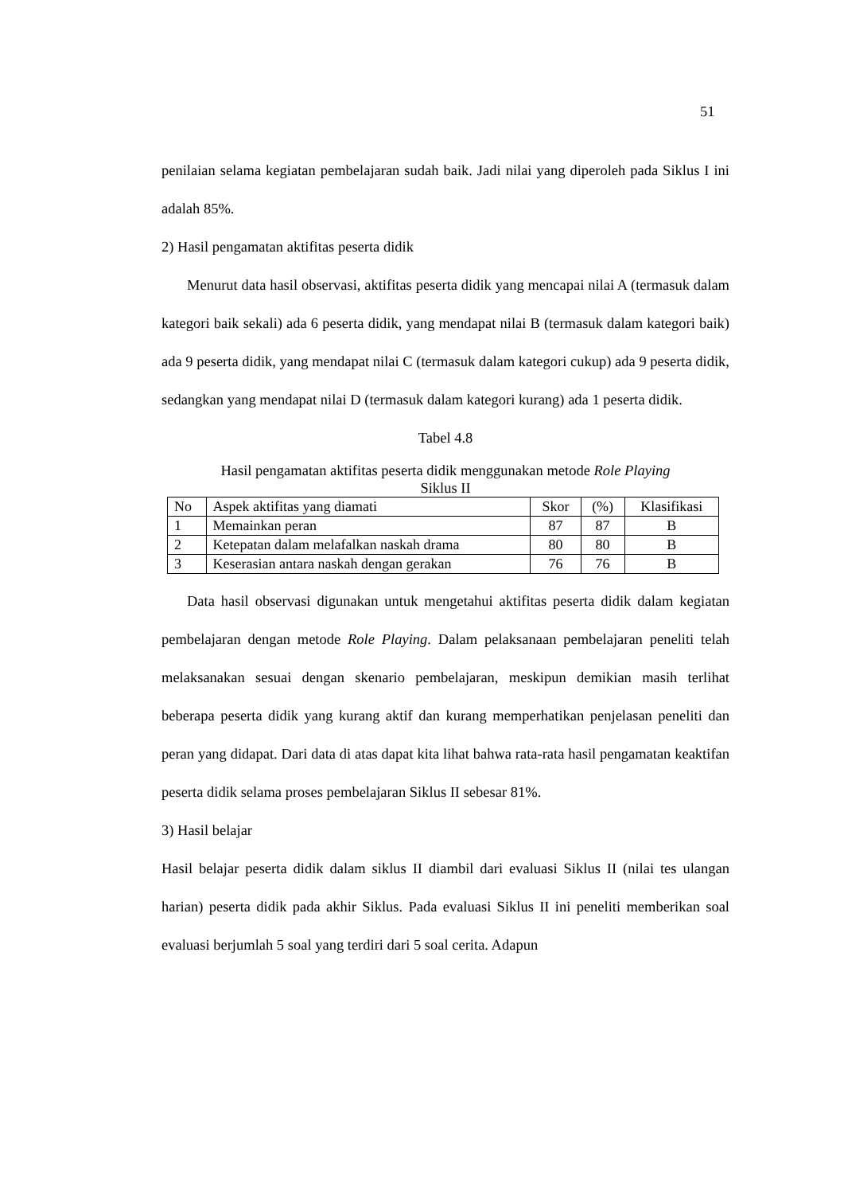51
penilaian selama kegiatan pembelajaran sudah baik. Jadi nilai yang diperoleh pada Siklus I ini adalah 85%.
2) Hasil pengamatan aktifitas peserta didik
Menurut data hasil observasi, aktifitas peserta didik yang mencapai nilai A (termasuk dalam kategori baik sekali) ada 6 peserta didik, yang mendapat nilai B (termasuk dalam kategori baik) ada 9 peserta didik, yang mendapat nilai C (termasuk dalam kategori cukup) ada 9 peserta didik, sedangkan yang mendapat nilai D (termasuk dalam kategori kurang) ada 1 peserta didik.
Tabel 4.8
Hasil pengamatan aktifitas peserta didik menggunakan metode Role Playing
Siklus II
| No | Aspek aktifitas yang diamati | Skor | (%) | Klasifikasi |
| 1 | Memainkan peran | 87 | 87 | B |
| 2 | Ketepatan dalam melafalkan naskah drama | 80 | 80 | B |
| 3 | Keserasian antara naskah dengan gerakan | 76 | 76 | B |
Data hasil observasi digunakan untuk mengetahui aktifitas peserta didik dalam kegiatan pembelajaran dengan metode Role Playing. Dalam pelaksanaan pembelajaran peneliti telah melaksanakan sesuai dengan skenario pembelajaran, meskipun demikian masih terlihat beberapa peserta didik yang kurang aktif dan kurang memperhatikan penjelasan peneliti dan peran yang didapat. Dari data di atas dapat kita lihat bahwa rata-rata hasil pengamatan keaktifan peserta didik selama proses pembelajaran Siklus II sebesar 81%.
3) Hasil belajar
Hasil belajar peserta didik dalam siklus II diambil dari evaluasi Siklus II (nilai tes ulangan harian) peserta didik pada akhir Siklus. Pada evaluasi Siklus II ini peneliti memberikan soal evaluasi berjumlah 5 soal yang terdiri dari 5 soal cerita. Adapun